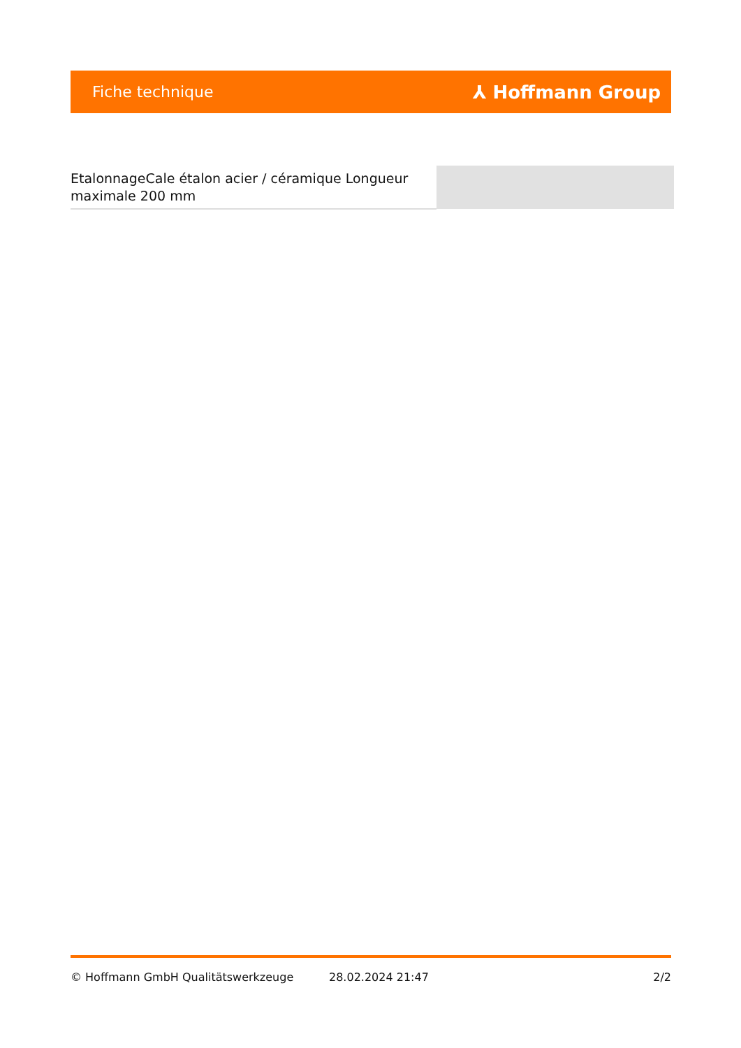Fiche technique ⅄ Hoffmann Group
EtalonnageCale étalon acier / céramique Longueur maximale 200 mm
© Hoffmann GmbH Qualitätswerkzeuge 28.02.2024 21:47 2/2